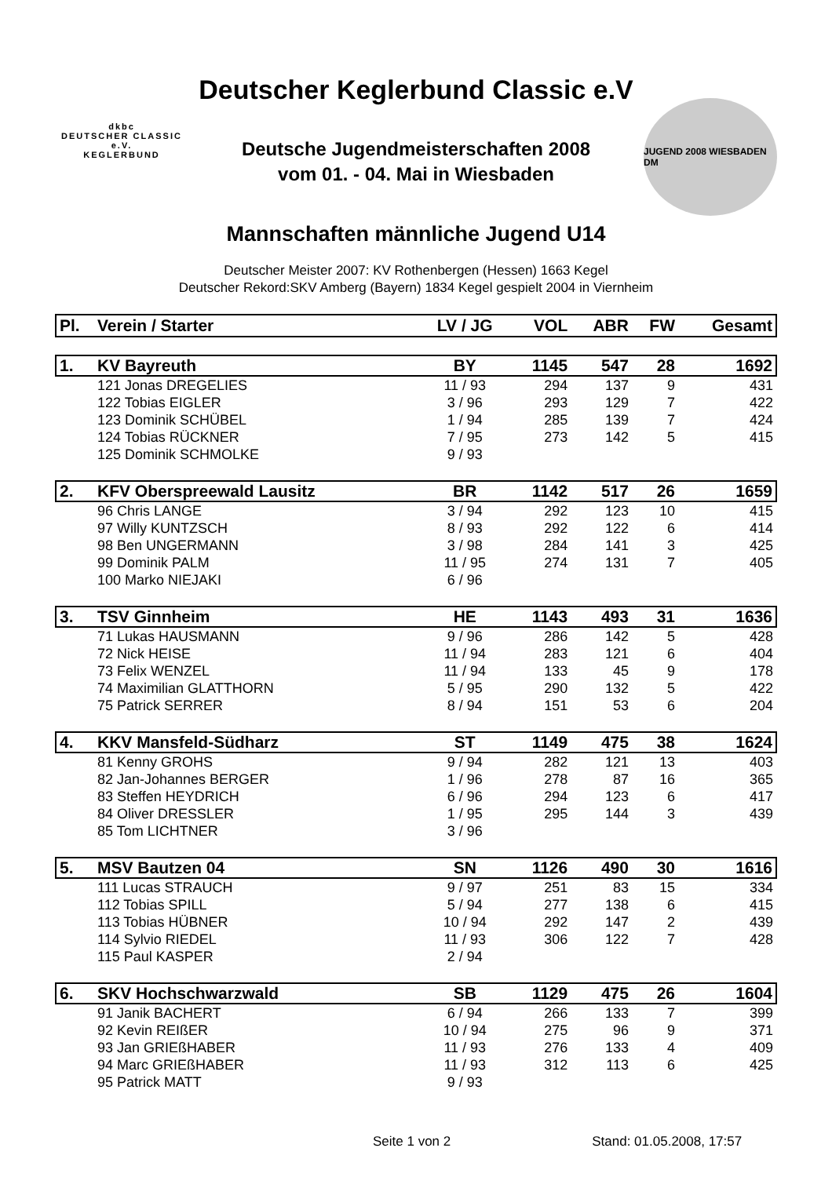dkbc
DEUTSCHER CLASSIC e.V.
KEGLERBUND
Deutscher Keglerbund Classic e.V
Deutsche Jugendmeisterschaften 2008
vom 01. - 04. Mai in Wiesbaden
Mannschaften männliche Jugend U14
JUGEND 2008 WIESBADEN DM
Deutscher Meister 2007: KV Rothenbergen (Hessen) 1663 Kegel
Deutscher Rekord:SKV Amberg (Bayern) 1834 Kegel gespielt 2004 in Viernheim
| Pl. | Verein / Starter | LV / JG | VOL | ABR | FW | Gesamt |
| --- | --- | --- | --- | --- | --- | --- |
| 1. | KV Bayreuth | BY | 1145 | 547 | 28 | 1692 |
| | 121 Jonas DREGELIES | 11 / 93 | 294 | 137 | 9 | 431 |
| | 122 Tobias EIGLER | 3 / 96 | 293 | 129 | 7 | 422 |
| | 123 Dominik SCHÜBEL | 1 / 94 | 285 | 139 | 7 | 424 |
| | 124 Tobias RÜCKNER | 7 / 95 | 273 | 142 | 5 | 415 |
| | 125 Dominik SCHMOLKE | 9 / 93 | | | | |
| 2. | KFV Oberspreewald Lausitz | BR | 1142 | 517 | 26 | 1659 |
| | 96 Chris LANGE | 3 / 94 | 292 | 123 | 10 | 415 |
| | 97 Willy KUNTZSCH | 8 / 93 | 292 | 122 | 6 | 414 |
| | 98 Ben UNGERMANN | 3 / 98 | 284 | 141 | 3 | 425 |
| | 99 Dominik PALM | 11 / 95 | 274 | 131 | 7 | 405 |
| | 100 Marko NIEJAKI | 6 / 96 | | | | |
| 3. | TSV Ginnheim | HE | 1143 | 493 | 31 | 1636 |
| | 71 Lukas HAUSMANN | 9 / 96 | 286 | 142 | 5 | 428 |
| | 72 Nick HEISE | 11 / 94 | 283 | 121 | 6 | 404 |
| | 73 Felix WENZEL | 11 / 94 | 133 | 45 | 9 | 178 |
| | 74 Maximilian GLATTHORN | 5 / 95 | 290 | 132 | 5 | 422 |
| | 75 Patrick SERRER | 8 / 94 | 151 | 53 | 6 | 204 |
| 4. | KKV Mansfeld-Südharz | ST | 1149 | 475 | 38 | 1624 |
| | 81 Kenny GROHS | 9 / 94 | 282 | 121 | 13 | 403 |
| | 82 Jan-Johannes BERGER | 1 / 96 | 278 | 87 | 16 | 365 |
| | 83 Steffen HEYDRICH | 6 / 96 | 294 | 123 | 6 | 417 |
| | 84 Oliver DRESSLER | 1 / 95 | 295 | 144 | 3 | 439 |
| | 85 Tom LICHTNER | 3 / 96 | | | | |
| 5. | MSV Bautzen 04 | SN | 1126 | 490 | 30 | 1616 |
| | 111 Lucas STRAUCH | 9 / 97 | 251 | 83 | 15 | 334 |
| | 112 Tobias SPILL | 5 / 94 | 277 | 138 | 6 | 415 |
| | 113 Tobias HÜBNER | 10 / 94 | 292 | 147 | 2 | 439 |
| | 114 Sylvio RIEDEL | 11 / 93 | 306 | 122 | 7 | 428 |
| | 115 Paul KASPER | 2 / 94 | | | | |
| 6. | SKV Hochschwarzwald | SB | 1129 | 475 | 26 | 1604 |
| | 91 Janik BACHERT | 6 / 94 | 266 | 133 | 7 | 399 |
| | 92 Kevin REIßER | 10 / 94 | 275 | 96 | 9 | 371 |
| | 93 Jan GRIEßHABER | 11 / 93 | 276 | 133 | 4 | 409 |
| | 94 Marc GRIEßHABER | 11 / 93 | 312 | 113 | 6 | 425 |
| | 95 Patrick MATT | 9 / 93 | | | | |
Seite 1 von 2 Stand: 01.05.2008, 17:57